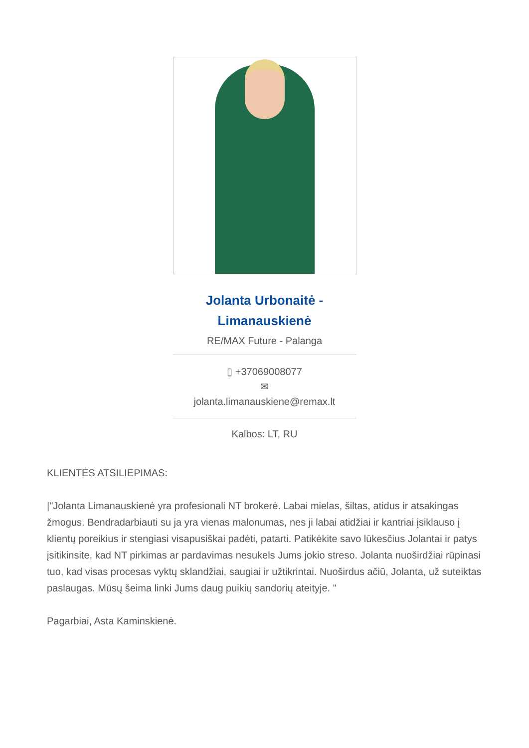Jolanta Urbonaitė - Limanauskienė
RE/MAX Future - Palanga
▯ +37069008077
✉
jolanta.limanauskiene@remax.lt
Kalbos: LT, RU
KLIENTĖS ATSILIEPIMAS:
|"Jolanta Limanauskienė yra profesionali NT brokerė. Labai mielas, šiltas, atidus ir atsakingas žmogus. Bendradarbiauti su ja yra vienas malonumas, nes ji labai atidžiai ir kantriai įsiklauso į klientų poreikius ir stengiasi visapusiškai padėti, patarti. Patikėkite savo lūkesčius Jolantai ir patys įsitikinsite, kad NT pirkimas ar pardavimas nesukels Jums jokio streso. Jolanta nuoširdžiai rūpinasi tuo, kad visas procesas vyktų sklandžiai, saugiai ir užtikrintai. Nuoširdus ačiū, Jolanta, už suteiktas paslaugas. Mūsų šeima linki Jums daug puikių sandorių ateityje. "
Pagarbiai, Asta Kaminskienė.